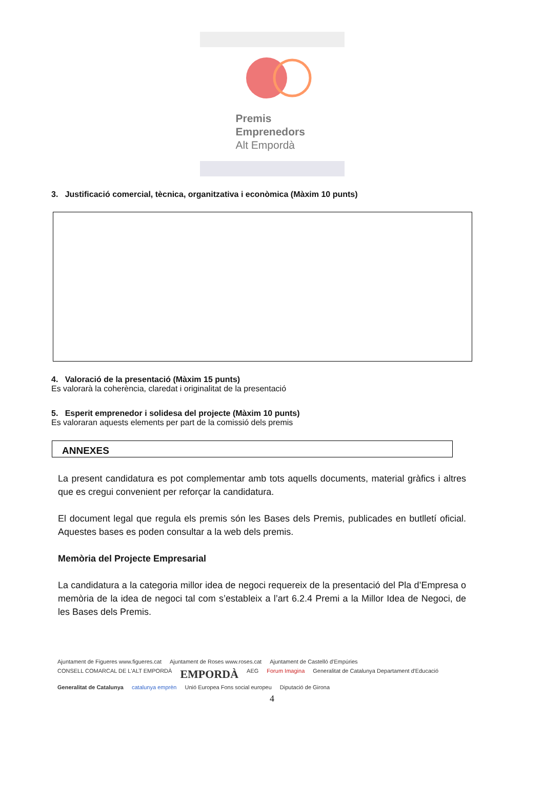Premis
Emprenedors
Alt Empordà
3. Justificació comercial, tècnica, organitzativa i econòmica (Màxim 10 punts)
4. Valoració de la presentació (Màxim 15 punts)
Es valorarà la coherència, claredat i originalitat de la presentació
5. Esperit emprenedor i solidesa del projecte (Màxim 10 punts)
Es valoraran aquests elements per part de la comissió dels premis
ANNEXES
La present candidatura es pot complementar amb tots aquells documents, material gràfics i altres que es cregui convenient per reforçar la candidatura.
El document legal que regula els premis són les Bases dels Premis, publicades en butlletí oficial. Aquestes bases es poden consultar a la web dels premis.
Memòria del Projecte Empresarial
La candidatura a la categoria millor idea de negoci requereix de la presentació del Pla d’Empresa o memòria de la idea de negoci tal com s’estableix a l’art 6.2.4 Premi a la Millor Idea de Negoci, de les Bases dels Premis.
Ajuntament de Figueres www.figueres.cat Ajuntament de Roses www.roses.cat Ajuntament de Castelló d'Empúries CONSELL COMARCAL DE L'ALT EMPORDÀ EMPORDÀ AEG Forum Imagina Generalitat de Catalunya Departament d'Educació Generalitat de Catalunya catalunya emprèn Unió Europea Fons social europeu Diputació de Girona
4